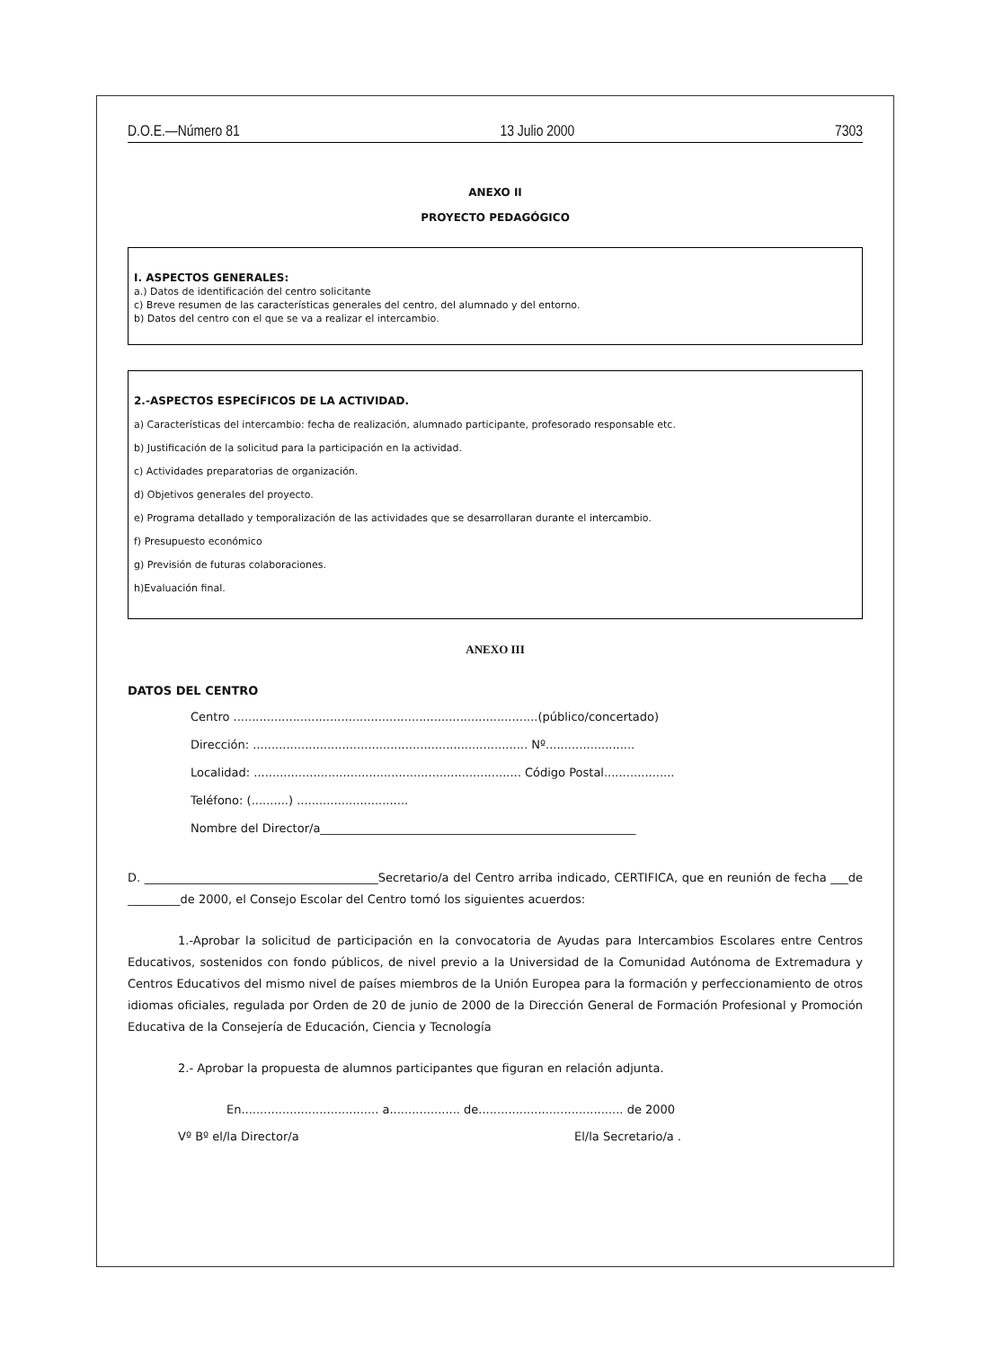D.O.E.—Número 81 13 Julio 2000 7303
ANEXO II
PROYECTO PEDAGÓGICO
I. ASPECTOS GENERALES:
a.) Datos de identificación del centro solicitante
c) Breve resumen de las características generales del centro, del alumnado y del entorno.
b) Datos del centro con el que se va a realizar el intercambio.
2.-ASPECTOS ESPECÍFICOS DE LA ACTIVIDAD.
a) Características del intercambio: fecha de realización, alumnado participante, profesorado responsable etc.
b) Justificación de la solicitud para la participación en la actividad.
c) Actividades preparatorias de organización.
d) Objetivos generales del proyecto.
e) Programa detallado y temporalización de las actividades que se desarrollaran durante el intercambio.
f) Presupuesto económico
g) Previsión de futuras colaboraciones.
h)Evaluación final.
ANEXO III
DATOS DEL CENTRO
Centro ..................................................................................(público/concertado)
Dirección: .......................................................................... Nº........................
Localidad: ........................................................................ Código Postal...................
Teléfono: (..........) ..............................
Nombre del Director/a______________________________________________________
D. ________________________________________Secretario/a del Centro arriba indicado, CERTIFICA, que en reunión de fecha ___de _________de 2000, el Consejo Escolar del Centro tomó los siguientes acuerdos:
1.-Aprobar la solicitud de participación en la convocatoria de Ayudas para Intercambios Escolares entre Centros Educativos, sostenidos con fondo públicos, de nivel previo a la Universidad de la Comunidad Autónoma de Extremadura y Centros Educativos del mismo nivel de países miembros de la Unión Europea para la formación y perfeccionamiento de otros idiomas oficiales, regulada por Orden de 20 de junio de 2000 de la Dirección General de Formación Profesional y Promoción Educativa de la Consejería de Educación, Ciencia y Tecnología
2.- Aprobar la propuesta de alumnos participantes que figuran en relación adjunta.
En..................................... a................... de....................................... de 2000
Vº Bº el/la Director/a El/la Secretario/a .